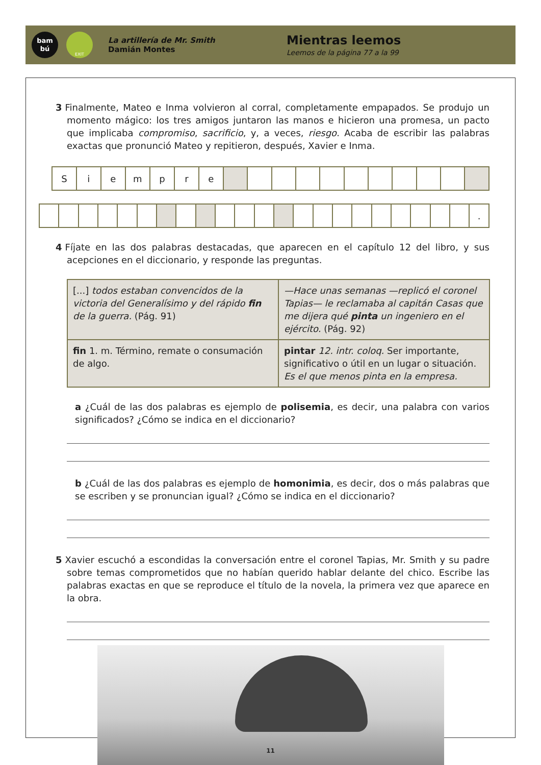bam
bú
EXIT
La artillería de Mr. Smith
Damián Montes
Mientras leemos
Leemos de la página 77 a la 99
3 Finalmente, Mateo e Inma volvieron al corral, completamente empapados. Se produjo un momento mágico: los tres amigos juntaron las manos e hicieron una promesa, un pacto que implicaba compromiso, sacrificio, y, a veces, riesgo. Acaba de escribir las palabras exactas que pronunció Mateo y repitieron, después, Xavier e Inma.
| S | i | e | m | p | r | e | | | | | | | | | | | |
| | | | | | | | | | | | | | | | | | | | | | | . |
4 Fíjate en las dos palabras destacadas, que aparecen en el capítulo 12 del libro, y sus acepciones en el diccionario, y responde las preguntas.
| [...] todos estaban convencidos de la victoria del Generalísimo y del rápido fin de la guerra. (Pág. 91) | —Hace unas semanas —replicó el coronel Tapias— le reclamaba al capitán Casas que me dijera qué pinta un ingeniero en el ejército. (Pág. 92) |
| fin 1. m. Término, remate o consumación de algo. | pintar 12. intr. coloq. Ser importante, significativo o útil en un lugar o situación. Es el que menos pinta en la empresa. |
a ¿Cuál de las dos palabras es ejemplo de polisemia, es decir, una palabra con varios significados? ¿Cómo se indica en el diccionario?
b ¿Cuál de las dos palabras es ejemplo de homonimia, es decir, dos o más palabras que se escriben y se pronuncian igual? ¿Cómo se indica en el diccionario?
5 Xavier escuchó a escondidas la conversación entre el coronel Tapias, Mr. Smith y su padre sobre temas comprometidos que no habían querido hablar delante del chico. Escribe las palabras exactas en que se reproduce el título de la novela, la primera vez que aparece en la obra.
11